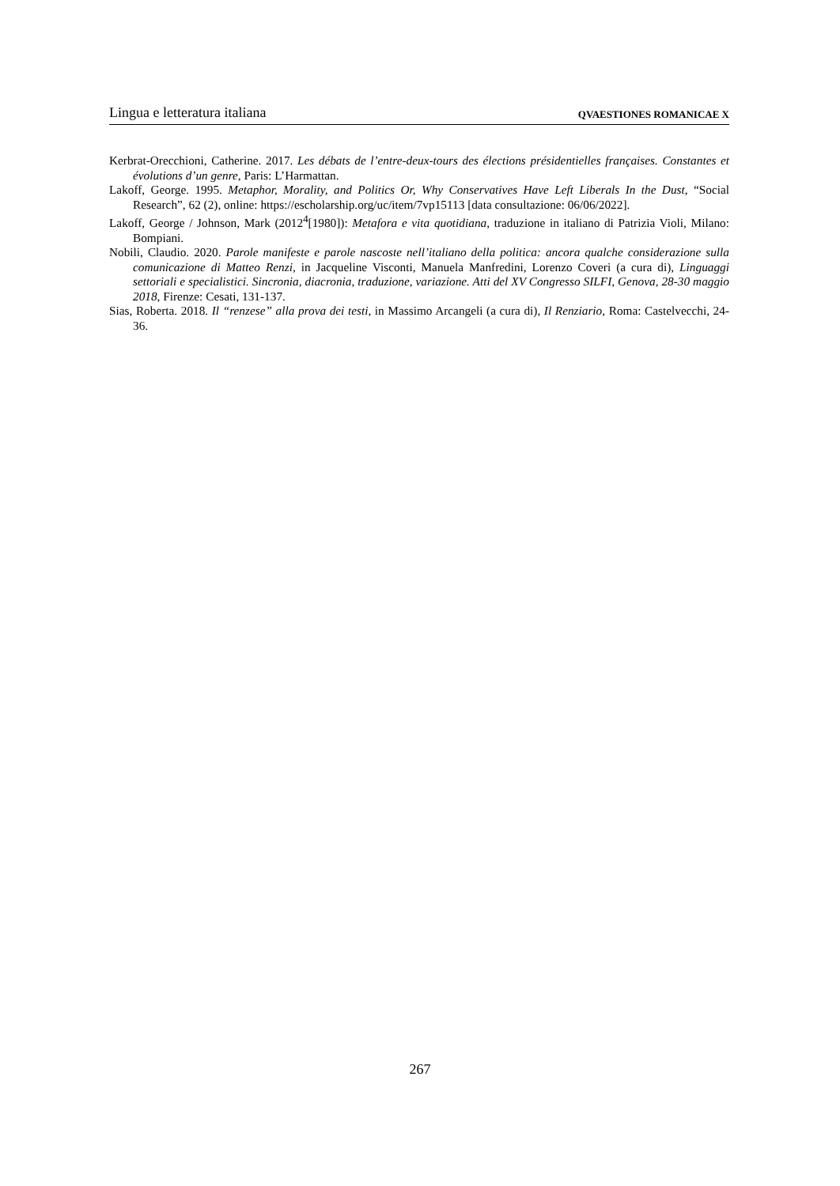Lingua e letteratura italiana QVAESTIONES ROMANICAE X
Kerbrat-Orecchioni, Catherine. 2017. Les débats de l’entre-deux-tours des élections présidentielles françaises. Constantes et évolutions d’un genre, Paris: L’Harmattan.
Lakoff, George. 1995. Metaphor, Morality, and Politics Or, Why Conservatives Have Left Liberals In the Dust, “Social Research”, 62 (2), online: https://escholarship.org/uc/item/7vp15113 [data consultazione: 06/06/2022].
Lakoff, George / Johnson, Mark (2012<sup>4</sup>[1980]): Metafora e vita quotidiana, traduzione in italiano di Patrizia Violi, Milano: Bompiani.
Nobili, Claudio. 2020. Parole manifeste e parole nascoste nell’italiano della politica: ancora qualche considerazione sulla comunicazione di Matteo Renzi, in Jacqueline Visconti, Manuela Manfredini, Lorenzo Coveri (a cura di), Linguaggi settoriali e specialistici. Sincronia, diacronia, traduzione, variazione. Atti del XV Congresso SILFI, Genova, 28-30 maggio 2018, Firenze: Cesati, 131-137.
Sias, Roberta. 2018. Il “renzese” alla prova dei testi, in Massimo Arcangeli (a cura di), Il Renziario, Roma: Castelvecchi, 24-36.
267